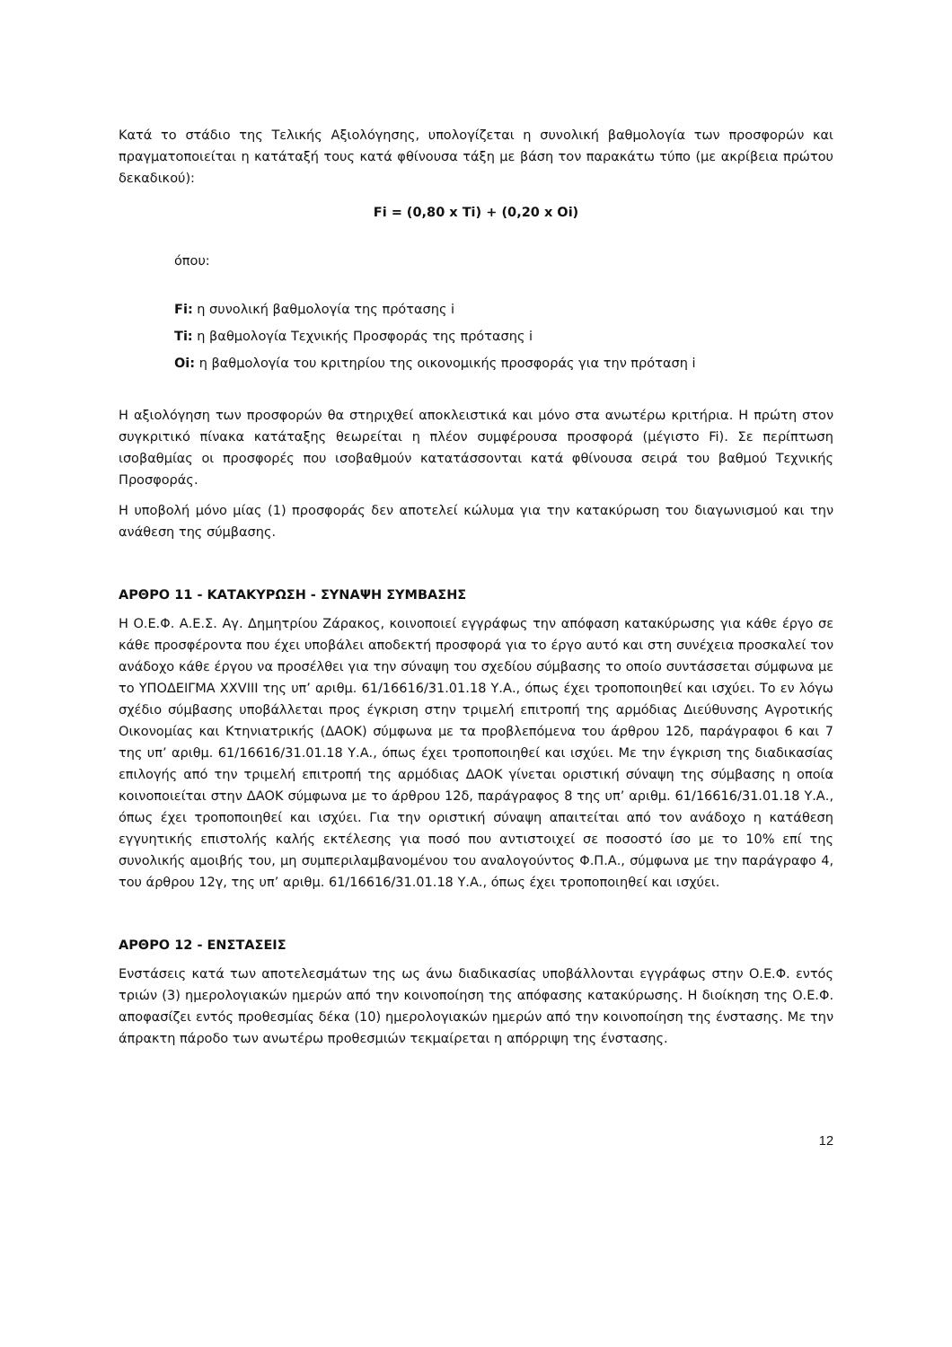Κατά το στάδιο της Τελικής Αξιολόγησης, υπολογίζεται η συνολική βαθμολογία των προσφορών και πραγματοποιείται η κατάταξή τους κατά φθίνουσα τάξη με βάση τον παρακάτω τύπο (με ακρίβεια πρώτου δεκαδικού):
Fi = (0,80 x Ti) + (0,20 x Oi)
όπου:
Fi: η συνολική βαθμολογία της πρότασης i
Ti: η βαθμολογία Τεχνικής Προσφοράς της πρότασης i
Oi: η βαθμολογία του κριτηρίου της οικονομικής προσφοράς για την πρόταση i
Η αξιολόγηση των προσφορών θα στηριχθεί αποκλειστικά και μόνο στα ανωτέρω κριτήρια. Η πρώτη στον συγκριτικό πίνακα κατάταξης θεωρείται η πλέον συμφέρουσα προσφορά (μέγιστο Fi). Σε περίπτωση ισοβαθμίας οι προσφορές που ισοβαθμούν κατατάσσονται κατά φθίνουσα σειρά του βαθμού Τεχνικής Προσφοράς.
Η υποβολή μόνο μίας (1) προσφοράς δεν αποτελεί κώλυμα για την κατακύρωση του διαγωνισμού και την ανάθεση της σύμβασης.
ΑΡΘΡΟ 11 - ΚΑΤΑΚΥΡΩΣΗ - ΣΥΝΑΨΗ ΣΥΜΒΑΣΗΣ
Η Ο.Ε.Φ. Α.Ε.Σ. Αγ. Δημητρίου Ζάρακος, κοινοποιεί εγγράφως την απόφαση κατακύρωσης για κάθε έργο σε κάθε προσφέροντα που έχει υποβάλει αποδεκτή προσφορά για το έργο αυτό και στη συνέχεια προσκαλεί τον ανάδοχο κάθε έργου να προσέλθει για την σύναψη του σχεδίου σύμβασης το οποίο συντάσσεται σύμφωνα με το ΥΠΟΔΕΙΓΜΑ XXVIII της υπ’ αριθμ. 61/16616/31.01.18 Υ.Α., όπως έχει τροποποιηθεί και ισχύει. Το εν λόγω σχέδιο σύμβασης υποβάλλεται προς έγκριση στην τριμελή επιτροπή της αρμόδιας Διεύθυνσης Αγροτικής Οικονομίας και Κτηνιατρικής (ΔΑΟΚ) σύμφωνα με τα προβλεπόμενα του άρθρου 12δ, παράγραφοι 6 και 7 της υπ’ αριθμ. 61/16616/31.01.18 Υ.Α., όπως έχει τροποποιηθεί και ισχύει. Με την έγκριση της διαδικασίας επιλογής από την τριμελή επιτροπή της αρμόδιας ΔΑΟΚ γίνεται οριστική σύναψη της σύμβασης η οποία κοινοποιείται στην ΔΑΟΚ σύμφωνα με το άρθρου 12δ, παράγραφος 8 της υπ’ αριθμ. 61/16616/31.01.18 Υ.Α., όπως έχει τροποποιηθεί και ισχύει. Για την οριστική σύναψη απαιτείται από τον ανάδοχο η κατάθεση εγγυητικής επιστολής καλής εκτέλεσης για ποσό που αντιστοιχεί σε ποσοστό ίσο με το 10% επί της συνολικής αμοιβής του, μη συμπεριλαμβανομένου του αναλογούντος Φ.Π.Α., σύμφωνα με την παράγραφο 4, του άρθρου 12γ, της υπ’ αριθμ. 61/16616/31.01.18 Υ.Α., όπως έχει τροποποιηθεί και ισχύει.
ΑΡΘΡΟ 12 - ΕΝΣΤΑΣΕΙΣ
Ενστάσεις κατά των αποτελεσμάτων της ως άνω διαδικασίας υποβάλλονται εγγράφως στην Ο.Ε.Φ. εντός τριών (3) ημερολογιακών ημερών από την κοινοποίηση της απόφασης κατακύρωσης. Η διοίκηση της Ο.Ε.Φ. αποφασίζει εντός προθεσμίας δέκα (10) ημερολογιακών ημερών από την κοινοποίηση της ένστασης. Με την άπρακτη πάροδο των ανωτέρω προθεσμιών τεκμαίρεται η απόρριψη της ένστασης.
12